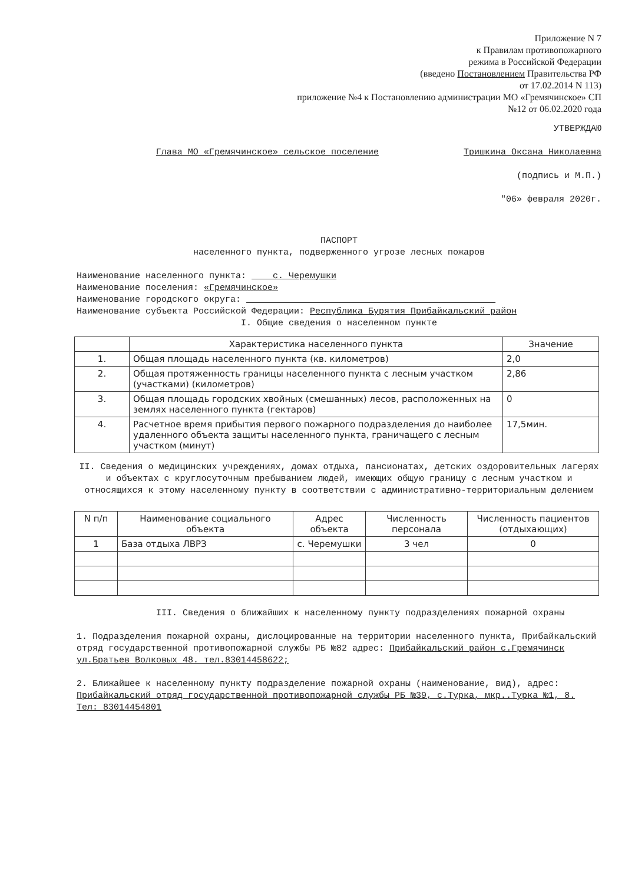Приложение N 7
к Правилам противопожарного
режима в Российской Федерации
(введено Постановлением Правительства РФ
от 17.02.2014 N 113)
приложение №4 к Постановлению администрации МО «Гремячинское» СП
№12 от 06.02.2020 года
УТВЕРЖДАЮ
Глава МО «Гремячинское» сельское поселение Тришкина Оксана Николаевна
(подпись и М.П.)
"06» февраля 2020г.
ПАСПОРТ
населенного пункта, подверженного угрозе лесных пожаров
Наименование населенного пункта: с. Черемушки
Наименование поселения: «Гремячинское»
Наименование городского округа:
Наименование субъекта Российской Федерации: Республика Бурятия Прибайкальский район
I. Общие сведения о населенном пункте
| | Характеристика населенного пункта | Значение |
| --- | --- | --- |
| 1. | Общая площадь населенного пункта (кв. километров) | 2,0 |
| 2. | Общая протяженность границы населенного пункта с лесным участком (участками) (километров) | 2,86 |
| 3. | Общая площадь городских хвойных (смешанных) лесов, расположенных на землях населенного пункта (гектаров) | 0 |
| 4. | Расчетное время прибытия первого пожарного подразделения до наиболее удаленного объекта защиты населенного пункта, граничащего с лесным участком (минут) | 17,5мин. |
II. Сведения о медицинских учреждениях, домах отдыха, пансионатах, детских оздоровительных лагерях и объектах с круглосуточным пребыванием людей, имеющих общую границу с лесным участком и относящихся к этому населенному пункту в соответствии с административно-территориальным делением
| N п/п | Наименование социального объекта | Адрес объекта | Численность персонала | Численность пациентов (отдыхающих) |
| --- | --- | --- | --- | --- |
| 1 | База отдыха ЛВРЗ | с. Черемушки | 3 чел | 0 |
III. Сведения о ближайших к населенному пункту подразделениях пожарной охраны
1. Подразделения пожарной охраны, дислоцированные на территории населенного пункта, Прибайкальский отряд государственной противопожарной службы РБ №82 адрес: Прибайкальский район с.Гремячинск ул.Братьев Волковых 48. тел.83014458622;
2. Ближайшее к населенному пункту подразделение пожарной охраны (наименование, вид), адрес: Прибайкальский отряд государственной противопожарной службы РБ №39, с.Турка, мкр..Турка №1, 8. Тел: 83014454801